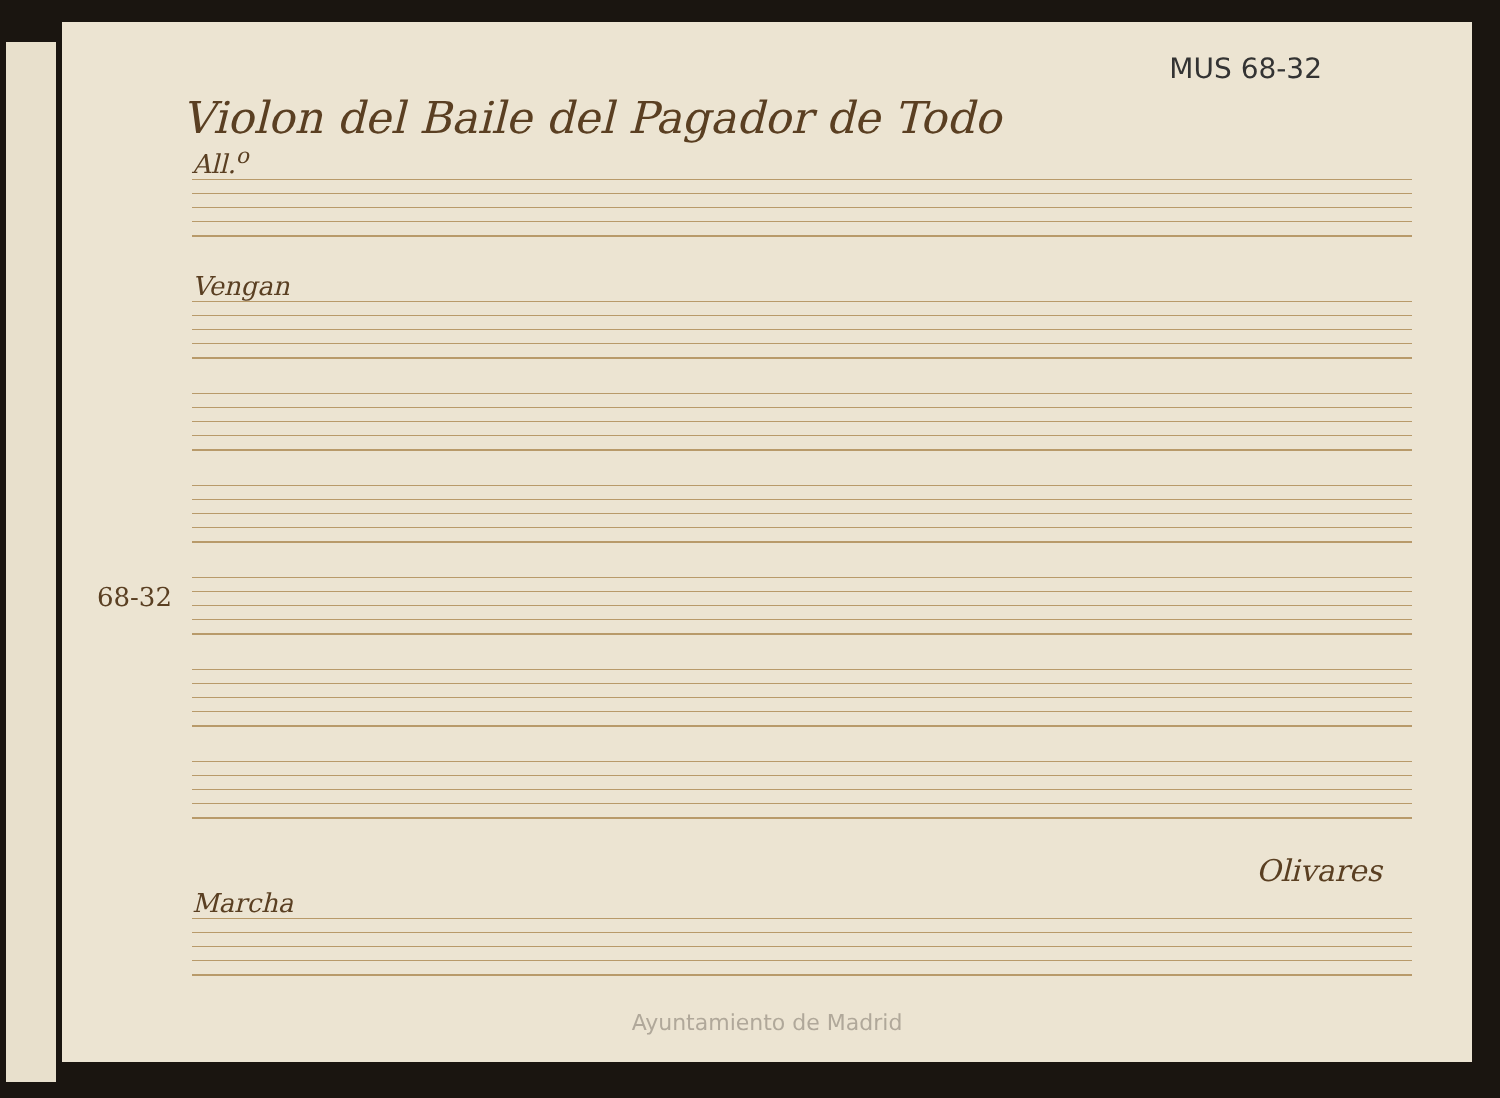MUS 68-32
Violon del Baile del Pagador de Todo
All.<sup>o</sup>
Vengan
Olivares
Marcha
68-32
Ayuntamiento de Madrid